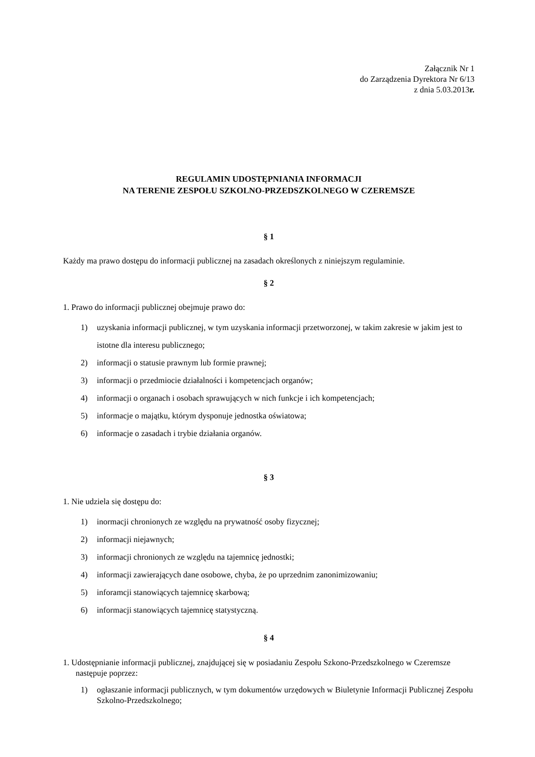Załącznik Nr 1
do Zarządzenia Dyrektora Nr 6/13
z dnia 5.03.2013r.
REGULAMIN UDOSTĘPNIANIA INFORMACJI
NA TERENIE ZESPOŁU SZKOLNO-PRZEDSZKOLNEGO W CZEREMSZE
§ 1
Każdy ma prawo dostępu do informacji publicznej na zasadach określonych z niniejszym regulaminie.
§ 2
1. Prawo do informacji publicznej obejmuje prawo do:
1) uzyskania informacji publicznej, w tym uzyskania informacji przetworzonej, w takim zakresie w jakim jest to istotne dla interesu publicznego;
2) informacji o statusie prawnym lub formie prawnej;
3) informacji o przedmiocie działalności i kompetencjach organów;
4) informacji o organach i osobach sprawujących w nich funkcje i ich kompetencjach;
5) informacje o majątku, którym dysponuje jednostka oświatowa;
6) informacje o zasadach i trybie działania organów.
§ 3
1. Nie udziela się dostępu do:
1) inormacji chronionych ze względu na prywatność osoby fizycznej;
2) informacji niejawnych;
3) informacji chronionych ze względu na tajemnicę jednostki;
4) informacji zawierających dane osobowe, chyba, że po uprzednim zanonimizowaniu;
5) inforamcji stanowiących tajemnicę skarbową;
6) informacji stanowiących tajemnicę statystyczną.
§ 4
1. Udostępnianie informacji publicznej, znajdującej się w posiadaniu Zespołu Szkono-Przedszkolnego w Czeremsze następuje poprzez:
1) ogłaszanie informacji publicznych, w tym dokumentów urzędowych w Biuletynie Informacji Publicznej Zespołu Szkolno-Przedszkolnego;